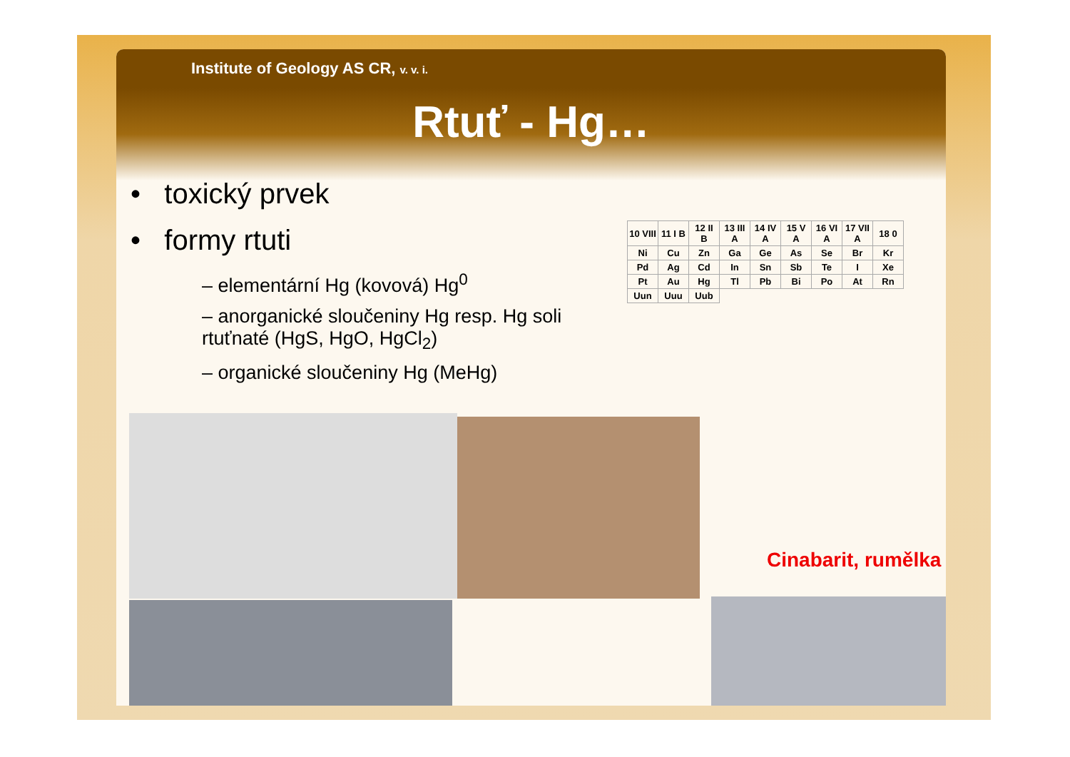Institute of Geology AS CR, v. v. i.
Rtuť - Hg…
• toxický prvek
• formy rtuti
– elementární Hg (kovová) Hg<sup>0</sup>
– anorganické sloučeniny Hg resp. Hg soli rtuťnaté (HgS, HgO, HgCl<sub>2</sub>)
– organické sloučeniny Hg (MeHg)
| 10 VIII | 11 I B | 12 II B | 13 III A | 14 IV A | 15 V A | 16 VI A | 17 VII A | 18 0 |
| Ni | Cu | Zn | Ga | Ge | As | Se | Br | Kr |
| Pd | Ag | Cd | In | Sn | Sb | Te | I | Xe |
| Pt | Au | Hg | Tl | Pb | Bi | Po | At | Rn |
| Uun | Uuu | Uub | | | | | | |
Cinabarit, rumělka